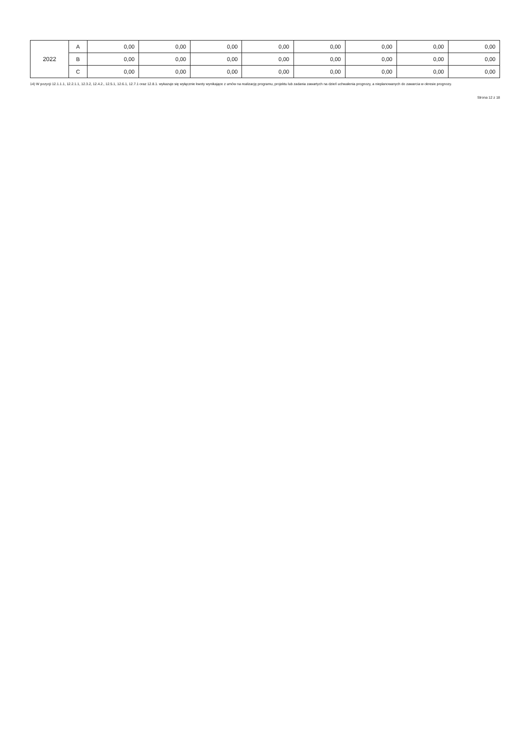| 2022 | A | 0,00 | 0,00 | 0,00 | 0,00 | 0,00 | 0,00 | 0,00 | 0,00 |
| | B | 0,00 | 0,00 | 0,00 | 0,00 | 0,00 | 0,00 | 0,00 | 0,00 |
| | C | 0,00 | 0,00 | 0,00 | 0,00 | 0,00 | 0,00 | 0,00 | 0,00 |
14) W pozycji 12.1.1.1, 12.2.1.1, 12.3.2, 12.4.2., 12.5.1, 12.6.1, 12.7.1 oraz 12.8.1. wykazuje się wyłącznie kwoty wynikające z umów na realizację programu, projektu lub zadania zawartych na dzień uchwalenia prognozy, a nieplanowanych do zawarcia w okresie prognozy.
Strona 12 z 18